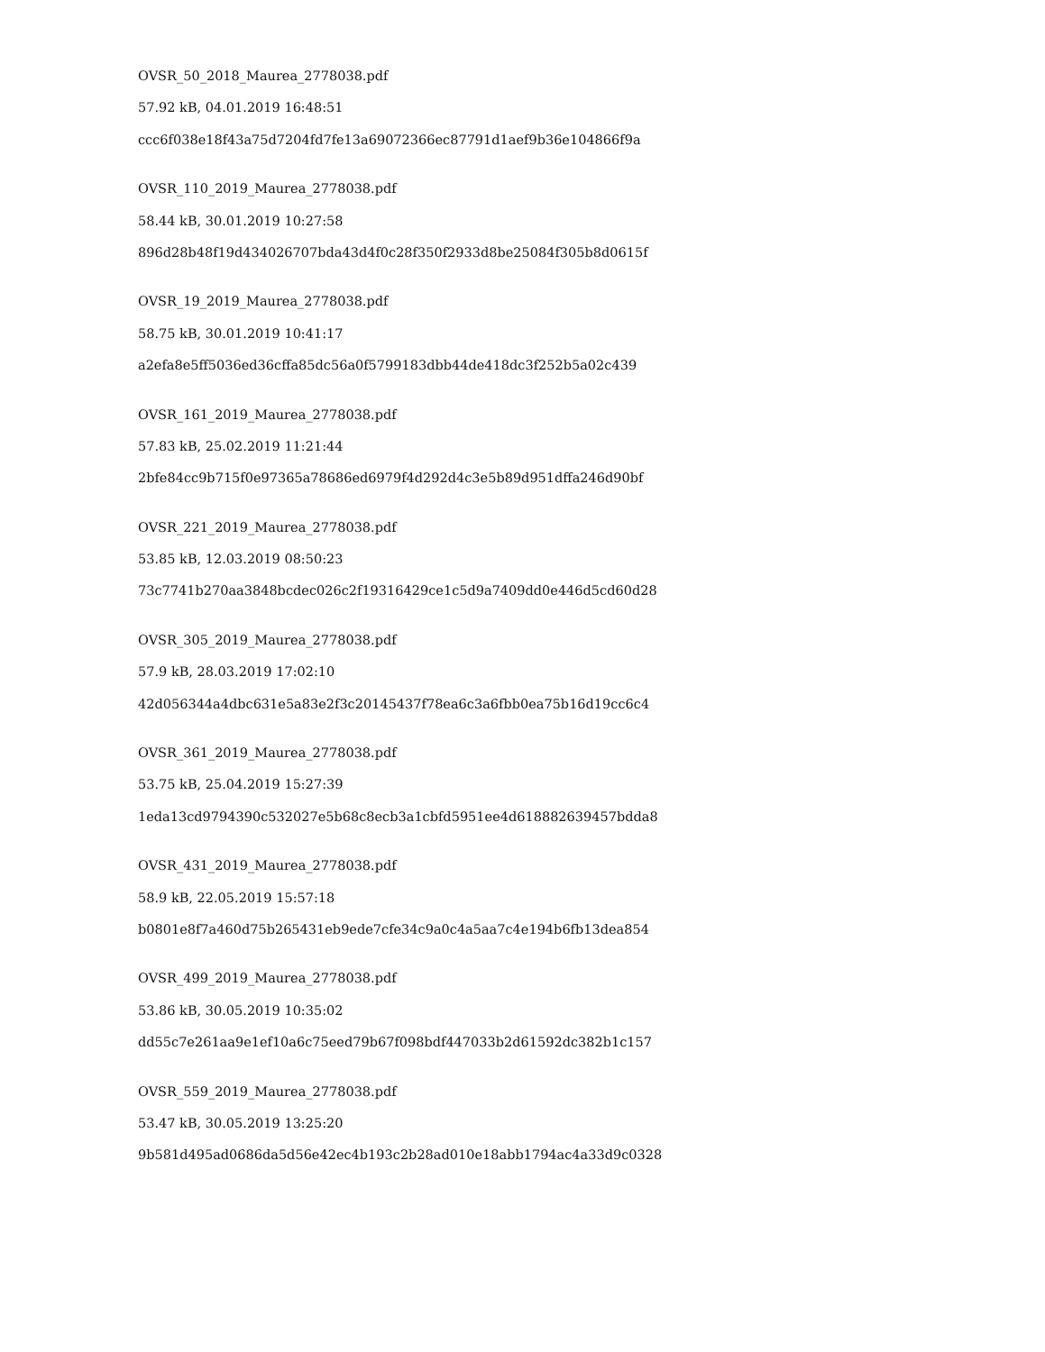OVSR_50_2018_Maurea_2778038.pdf
57.92 kB, 04.01.2019 16:48:51
ccc6f038e18f43a75d7204fd7fe13a69072366ec87791d1aef9b36e104866f9a
OVSR_110_2019_Maurea_2778038.pdf
58.44 kB, 30.01.2019 10:27:58
896d28b48f19d434026707bda43d4f0c28f350f2933d8be25084f305b8d0615f
OVSR_19_2019_Maurea_2778038.pdf
58.75 kB, 30.01.2019 10:41:17
a2efa8e5ff5036ed36cffa85dc56a0f5799183dbb44de418dc3f252b5a02c439
OVSR_161_2019_Maurea_2778038.pdf
57.83 kB, 25.02.2019 11:21:44
2bfe84cc9b715f0e97365a78686ed6979f4d292d4c3e5b89d951dffa246d90bf
OVSR_221_2019_Maurea_2778038.pdf
53.85 kB, 12.03.2019 08:50:23
73c7741b270aa3848bcdec026c2f19316429ce1c5d9a7409dd0e446d5cd60d28
OVSR_305_2019_Maurea_2778038.pdf
57.9 kB, 28.03.2019 17:02:10
42d056344a4dbc631e5a83e2f3c20145437f78ea6c3a6fbb0ea75b16d19cc6c4
OVSR_361_2019_Maurea_2778038.pdf
53.75 kB, 25.04.2019 15:27:39
1eda13cd9794390c532027e5b68c8ecb3a1cbfd5951ee4d618882639457bdda8
OVSR_431_2019_Maurea_2778038.pdf
58.9 kB, 22.05.2019 15:57:18
b0801e8f7a460d75b265431eb9ede7cfe34c9a0c4a5aa7c4e194b6fb13dea854
OVSR_499_2019_Maurea_2778038.pdf
53.86 kB, 30.05.2019 10:35:02
dd55c7e261aa9e1ef10a6c75eed79b67f098bdf447033b2d61592dc382b1c157
OVSR_559_2019_Maurea_2778038.pdf
53.47 kB, 30.05.2019 13:25:20
9b581d495ad0686da5d56e42ec4b193c2b28ad010e18abb1794ac4a33d9c0328